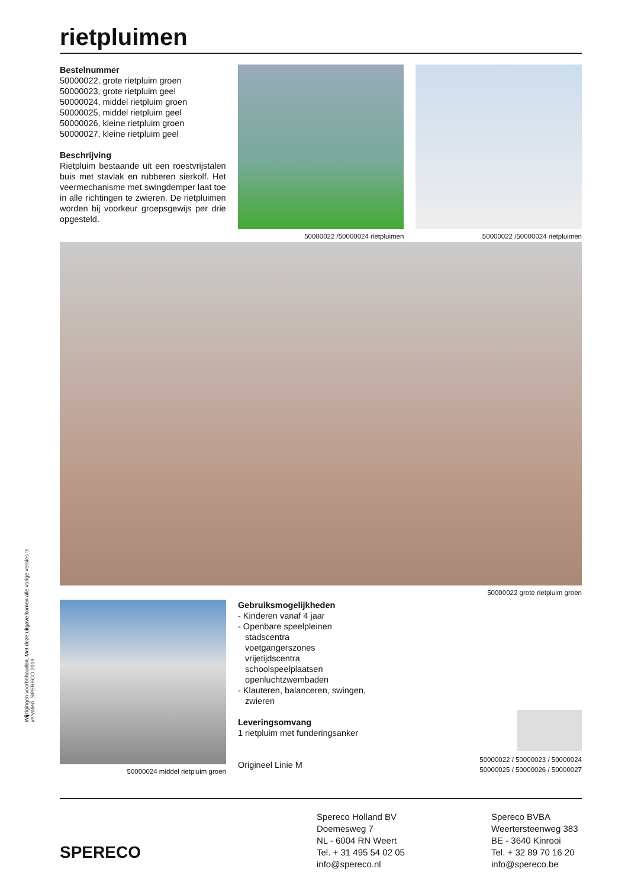Wijzigingen voorbehouden. Met deze uitgave komen alle vorige versies te vervallen. SPERECO 2019
rietpluimen
Bestelnummer
50000022, grote rietpluim groen
50000023, grote rietpluim geel
50000024, middel rietpluim groen
50000025, middel rietpluim geel
50000026, kleine rietpluim groen
50000027, kleine rietpluim geel
Beschrijving
Rietpluim bestaande uit een roestvrijstalen buis met stavlak en rubberen sierkolf. Het veermechanisme met swingdemper laat toe in alle richtingen te zwieren. De rietpluimen worden bij voorkeur groepsgewijs per drie opgesteld.
50000022 /50000024 rietpluimen
50000022 /50000024 rietpluimen
50000022 grote rietpluim groen
50000024 middel rietpluim groen
Gebruiksmogelijkheden
- Kinderen vanaf 4 jaar
- Openbare speelpleinen
stadscentra
voetgangerszones
vrijetijdscentra
schoolspeelplaatsen
openluchtzwembaden
- Klauteren, balanceren, swingen,
zwieren
Leveringsomvang
1 rietpluim met funderingsanker
Origineel Linie M
50000022 / 50000023 / 50000024
50000025 / 50000026 / 50000027
SPERECO
Spereco Holland BV
Doemesweg 7
NL - 6004 RN Weert
Tel. + 31 495 54 02 05
info@spereco.nl
Spereco BVBA
Weertersteenweg 383
BE - 3640 Kinrooi
Tel. + 32 89 70 16 20
info@spereco.be